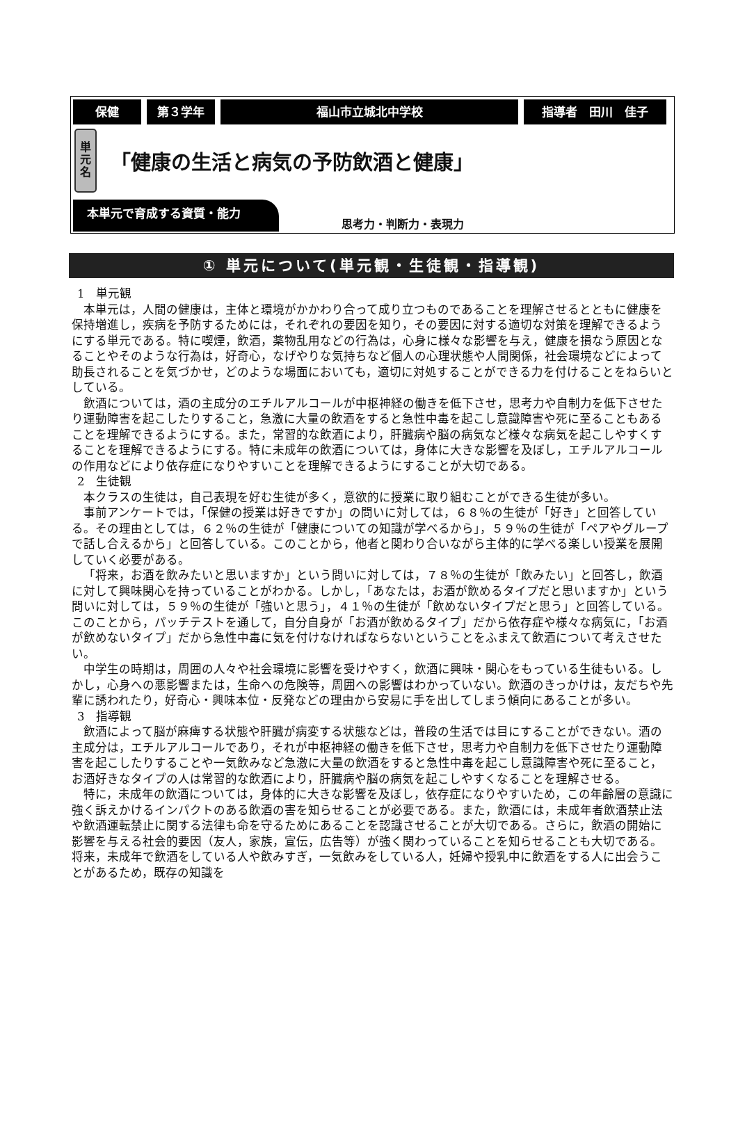保健 第３学年 福山市立城北中学校 指導者　田川　佳子
単
元
名
「健康の生活と病気の予防飲酒と健康」
本単元で育成する資質・能力
思考力・判断力・表現力
① 単元について(単元観・生徒観・指導観)
1　単元観
本単元は，人間の健康は，主体と環境がかかわり合って成り立つものであることを理解させるとともに健康を保持増進し，疾病を予防するためには，それぞれの要因を知り，その要因に対する適切な対策を理解できるようにする単元である。特に喫煙，飲酒，薬物乱用などの行為は，心身に様々な影響を与え，健康を損なう原因となることやそのような行為は，好奇心，なげやりな気持ちなど個人の心理状態や人間関係，社会環境などによって助長されることを気づかせ，どのような場面においても，適切に対処することができる力を付けることをねらいとしている。
飲酒については，酒の主成分のエチルアルコールが中枢神経の働きを低下させ，思考力や自制力を低下させたり運動障害を起こしたりすること，急激に大量の飲酒をすると急性中毒を起こし意識障害や死に至ることもあることを理解できるようにする。また，常習的な飲酒により，肝臓病や脳の病気など様々な病気を起こしやすくすることを理解できるようにする。特に未成年の飲酒については，身体に大きな影響を及ぼし，エチルアルコールの作用などにより依存症になりやすいことを理解できるようにすることが大切である。
2　生徒観
本クラスの生徒は，自己表現を好む生徒が多く，意欲的に授業に取り組むことができる生徒が多い。
事前アンケートでは，「保健の授業は好きですか」の問いに対しては，６８％の生徒が「好き」と回答している。その理由としては，６２％の生徒が「健康についての知識が学べるから」，５９％の生徒が「ペアやグループで話し合えるから」と回答している。このことから，他者と関わり合いながら主体的に学べる楽しい授業を展開していく必要がある。
「将来，お酒を飲みたいと思いますか」という問いに対しては，７８％の生徒が「飲みたい」と回答し，飲酒に対して興味関心を持っていることがわかる。しかし，「あなたは，お酒が飲めるタイプだと思いますか」という問いに対しては，５９％の生徒が「強いと思う」，４１％の生徒が「飲めないタイプだと思う」と回答している。このことから，パッチテストを通して，自分自身が「お酒が飲めるタイプ」だから依存症や様々な病気に，「お酒が飲めないタイプ」だから急性中毒に気を付けなければならないということをふまえて飲酒について考えさせたい。
中学生の時期は，周囲の人々や社会環境に影響を受けやすく，飲酒に興味・関心をもっている生徒もいる。しかし，心身への悪影響または，生命への危険等，周囲への影響はわかっていない。飲酒のきっかけは，友だちや先輩に誘われたり，好奇心・興味本位・反発などの理由から安易に手を出してしまう傾向にあることが多い。
3　指導観
飲酒によって脳が麻痺する状態や肝臓が病変する状態などは，普段の生活では目にすることができない。酒の主成分は，エチルアルコールであり，それが中枢神経の働きを低下させ，思考力や自制力を低下させたり運動障害を起こしたりすることや一気飲みなど急激に大量の飲酒をすると急性中毒を起こし意識障害や死に至ること，お酒好きなタイプの人は常習的な飲酒により，肝臓病や脳の病気を起こしやすくなることを理解させる。
特に，未成年の飲酒については，身体的に大きな影響を及ぼし，依存症になりやすいため，この年齢層の意識に強く訴えかけるインパクトのある飲酒の害を知らせることが必要である。また，飲酒には，未成年者飲酒禁止法や飲酒運転禁止に関する法律も命を守るためにあることを認識させることが大切である。さらに，飲酒の開始に影響を与える社会的要因（友人，家族，宣伝，広告等）が強く関わっていることを知らせることも大切である。将来，未成年で飲酒をしている人や飲みすぎ，一気飲みをしている人，妊婦や授乳中に飲酒をする人に出会うことがあるため，既存の知識を